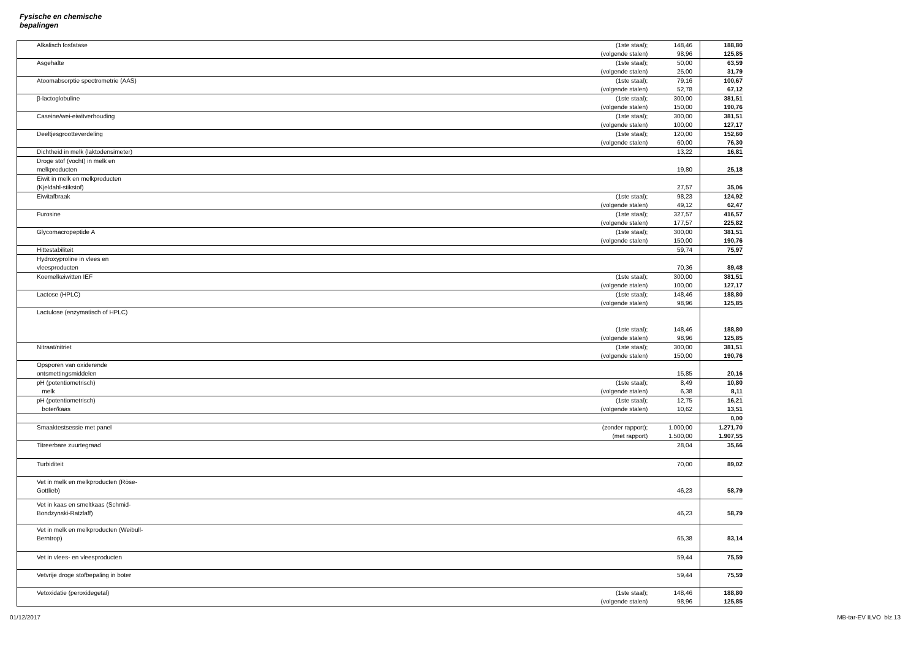Fysische en chemische bepalingen
| Alkalisch fosfatase | (1ste staal); | 148,46 | 188,80 |
| | (volgende stalen) | 98,96 | 125,85 |
| Asgehalte | (1ste staal); | 50,00 | 63,59 |
| | (volgende stalen) | 25,00 | 31,79 |
| Atoomabsorptie spectrometrie (AAS) | (1ste staal); | 79,16 | 100,67 |
| | (volgende stalen) | 52,78 | 67,12 |
| β-lactoglobuline | (1ste staal); | 300,00 | 381,51 |
| | (volgende stalen) | 150,00 | 190,76 |
| Caseine/wei-eiwitverhouding | (1ste staal); | 300,00 | 381,51 |
| | (volgende stalen) | 100,00 | 127,17 |
| Deeltjesgrootteverdeling | (1ste staal); | 120,00 | 152,60 |
| | (volgende stalen) | 60,00 | 76,30 |
| Dichtheid in melk (laktodensimeter) | | 13,22 | 16,81 |
| Droge stof (vocht) in melk en melkproducten | | 19,80 | 25,18 |
| Eiwit in melk en melkproducten (Kjeldahl-stikstof) | | 27,57 | 35,06 |
| Eiwitafbraak | (1ste staal); | 98,23 | 124,92 |
| | (volgende stalen) | 49,12 | 62,47 |
| Furosine | (1ste staal); | 327,57 | 416,57 |
| | (volgende stalen) | 177,57 | 225,82 |
| Glycomacropeptide A | (1ste staal); | 300,00 | 381,51 |
| | (volgende stalen) | 150,00 | 190,76 |
| Hittestabiliteit | | 59,74 | 75,97 |
| Hydroxyproline in vlees en vleesproducten | | 70,36 | 89,48 |
| Koemelkeiwitten IEF | (1ste staal); | 300,00 | 381,51 |
| | (volgende stalen) | 100,00 | 127,17 |
| Lactose (HPLC) | (1ste staal); | 148,46 | 188,80 |
| | (volgende stalen) | 98,96 | 125,85 |
| Lactulose (enzymatisch of HPLC) | (1ste staal); | 148,46 | 188,80 |
| | (volgende stalen) | 98,96 | 125,85 |
| Nitraat/nitriet | (1ste staal); | 300,00 | 381,51 |
| | (volgende stalen) | 150,00 | 190,76 |
| Opsporen van oxiderende ontsmettingsmiddelen | | 15,85 | 20,16 |
| pH (potentiometrisch) | (1ste staal); | 8,49 | 10,80 |
| melk | (volgende stalen) | 6,38 | 8,11 |
| pH (potentiometrisch) | (1ste staal); | 12,75 | 16,21 |
| boter/kaas | (volgende stalen) | 10,62 | 13,51 |
| | | | 0,00 |
| Smaaktestsessie met panel | (zonder rapport); | 1.000,00 | 1.271,70 |
| | (met rapport) | 1.500,00 | 1.907,55 |
| Titreerbare zuurtegraad | | 28,04 | 35,66 |
| Turbiditeit | | 70,00 | 89,02 |
| Vet in melk en melkproducten (Röse- Gottlieb) | | 46,23 | 58,79 |
| Vet in kaas en smeltkaas (Schmid- Bondzynski-Ratzlaff) | | 46,23 | 58,79 |
| Vet in melk en melkproducten (Weibull- Berntrop) | | 65,38 | 83,14 |
| Vet in vlees- en vleesproducten | | 59,44 | 75,59 |
| Vetvrije droge stofbepaling in boter | | 59,44 | 75,59 |
| Vetoxidatie (peroxidegetal) | (1ste staal); | 148,46 | 188,80 |
| | (volgende stalen) | 98,96 | 125,85 |
01/12/2017 MB-tar-EV ILVO blz.13